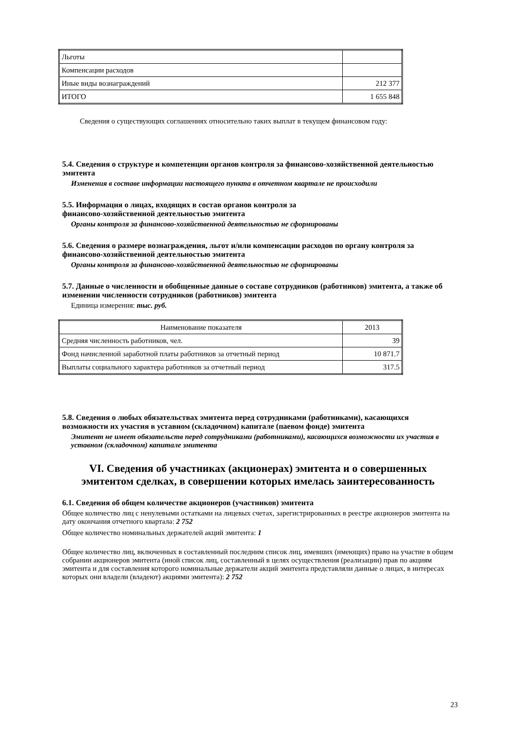| Льготы | |
| Компенсации расходов | |
| Иные виды вознаграждений | 212 377 |
| ИТОГО | 1 655 848 |
Сведения о существующих соглашениях относительно таких выплат в текущем финансовом году:
5.4. Сведения о структуре и компетенции органов контроля за финансово-хозяйственной деятельностью эмитента
Изменения в составе информации настоящего пункта в отчетном квартале не происходили
5.5. Информация о лицах, входящих в состав органов контроля за
финансово-хозяйственной деятельностью эмитента
Органы контроля за финансово-хозяйственной деятельностью не сформированы
5.6. Сведения о размере вознаграждения, льгот и/или компенсации расходов по органу контроля за финансово-хозяйственной деятельностью эмитента
Органы контроля за финансово-хозяйственной деятельностью не сформированы
5.7. Данные о численности и обобщенные данные о составе сотрудников (работников) эмитента, а также об изменении численности сотрудников (работников) эмитента
Единица измерения: тыс. руб.
| Наименование показателя | 2013 |
| Средняя численность работников, чел. | 39 |
| Фонд начисленной заработной платы работников за отчетный период | 10 871.7 |
| Выплаты социального характера работников за отчетный период | 317.5 |
5.8. Сведения о любых обязательствах эмитента перед сотрудниками (работниками), касающихся возможности их участия в уставном (складочном) капитале (паевом фонде) эмитента
Эмитент не имеет обязательств перед сотрудниками (работниками), касающихся возможности их участия в уставном (складочном) капитале эмитента
VI. Сведения об участниках (акционерах) эмитента и о совершенных эмитентом сделках, в совершении которых имелась заинтересованность
6.1. Сведения об общем количестве акционеров (участников) эмитента
Общее количество лиц с ненулевыми остатками на лицевых счетах, зарегистрированных в реестре акционеров эмитента на дату окончания отчетного квартала: 2 752
Общее количество номинальных держателей акций эмитента: 1
Общее количество лиц, включенных в составленный последним список лиц, имевших (имеющих) право на участие в общем собрании акционеров эмитента (иной список лиц, составленный в целях осуществления (реализации) прав по акциям эмитента и для составления которого номинальные держатели акций эмитента представляли данные о лицах, в интересах которых они владели (владеют) акциями эмитента): 2 752
23